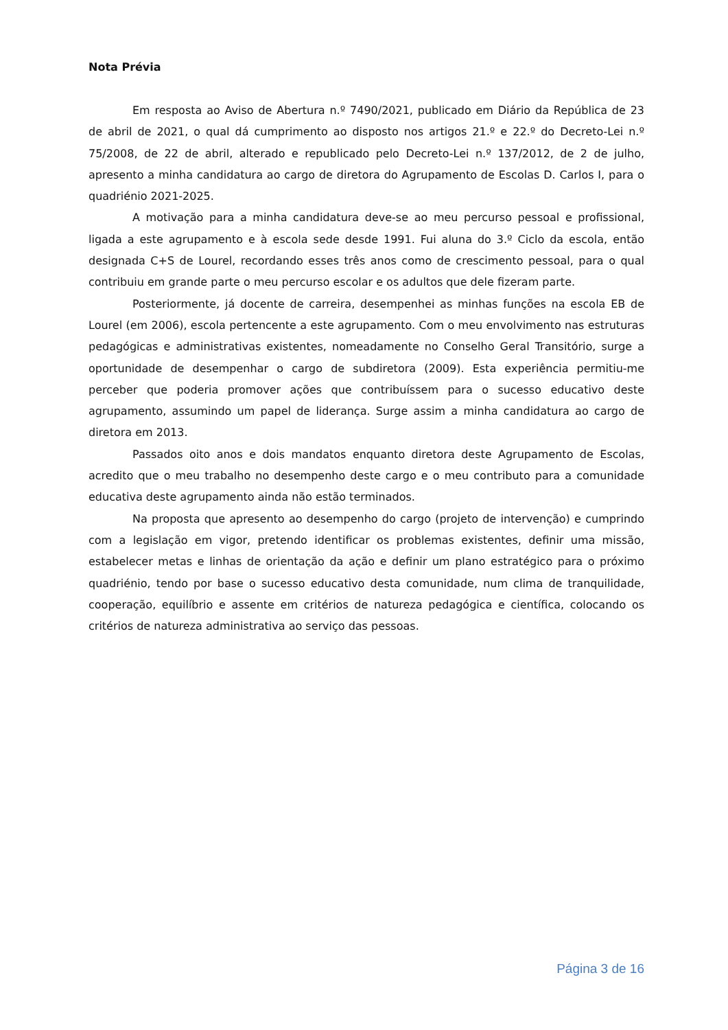Nota Prévia
Em resposta ao Aviso de Abertura n.º 7490/2021, publicado em Diário da República de 23 de abril de 2021, o qual dá cumprimento ao disposto nos artigos 21.º e 22.º do Decreto-Lei n.º 75/2008, de 22 de abril, alterado e republicado pelo Decreto-Lei n.º 137/2012, de 2 de julho, apresento a minha candidatura ao cargo de diretora do Agrupamento de Escolas D. Carlos I, para o quadriénio 2021-2025.
A motivação para a minha candidatura deve-se ao meu percurso pessoal e profissional, ligada a este agrupamento e à escola sede desde 1991. Fui aluna do 3.º Ciclo da escola, então designada C+S de Lourel, recordando esses três anos como de crescimento pessoal, para o qual contribuiu em grande parte o meu percurso escolar e os adultos que dele fizeram parte.
Posteriormente, já docente de carreira, desempenhei as minhas funções na escola EB de Lourel (em 2006), escola pertencente a este agrupamento. Com o meu envolvimento nas estruturas pedagógicas e administrativas existentes, nomeadamente no Conselho Geral Transitório, surge a oportunidade de desempenhar o cargo de subdiretora (2009). Esta experiência permitiu-me perceber que poderia promover ações que contribuíssem para o sucesso educativo deste agrupamento, assumindo um papel de liderança. Surge assim a minha candidatura ao cargo de diretora em 2013.
Passados oito anos e dois mandatos enquanto diretora deste Agrupamento de Escolas, acredito que o meu trabalho no desempenho deste cargo e o meu contributo para a comunidade educativa deste agrupamento ainda não estão terminados.
Na proposta que apresento ao desempenho do cargo (projeto de intervenção) e cumprindo com a legislação em vigor, pretendo identificar os problemas existentes, definir uma missão, estabelecer metas e linhas de orientação da ação e definir um plano estratégico para o próximo quadriénio, tendo por base o sucesso educativo desta comunidade, num clima de tranquilidade, cooperação, equilíbrio e assente em critérios de natureza pedagógica e científica, colocando os critérios de natureza administrativa ao serviço das pessoas.
Página 3 de 16